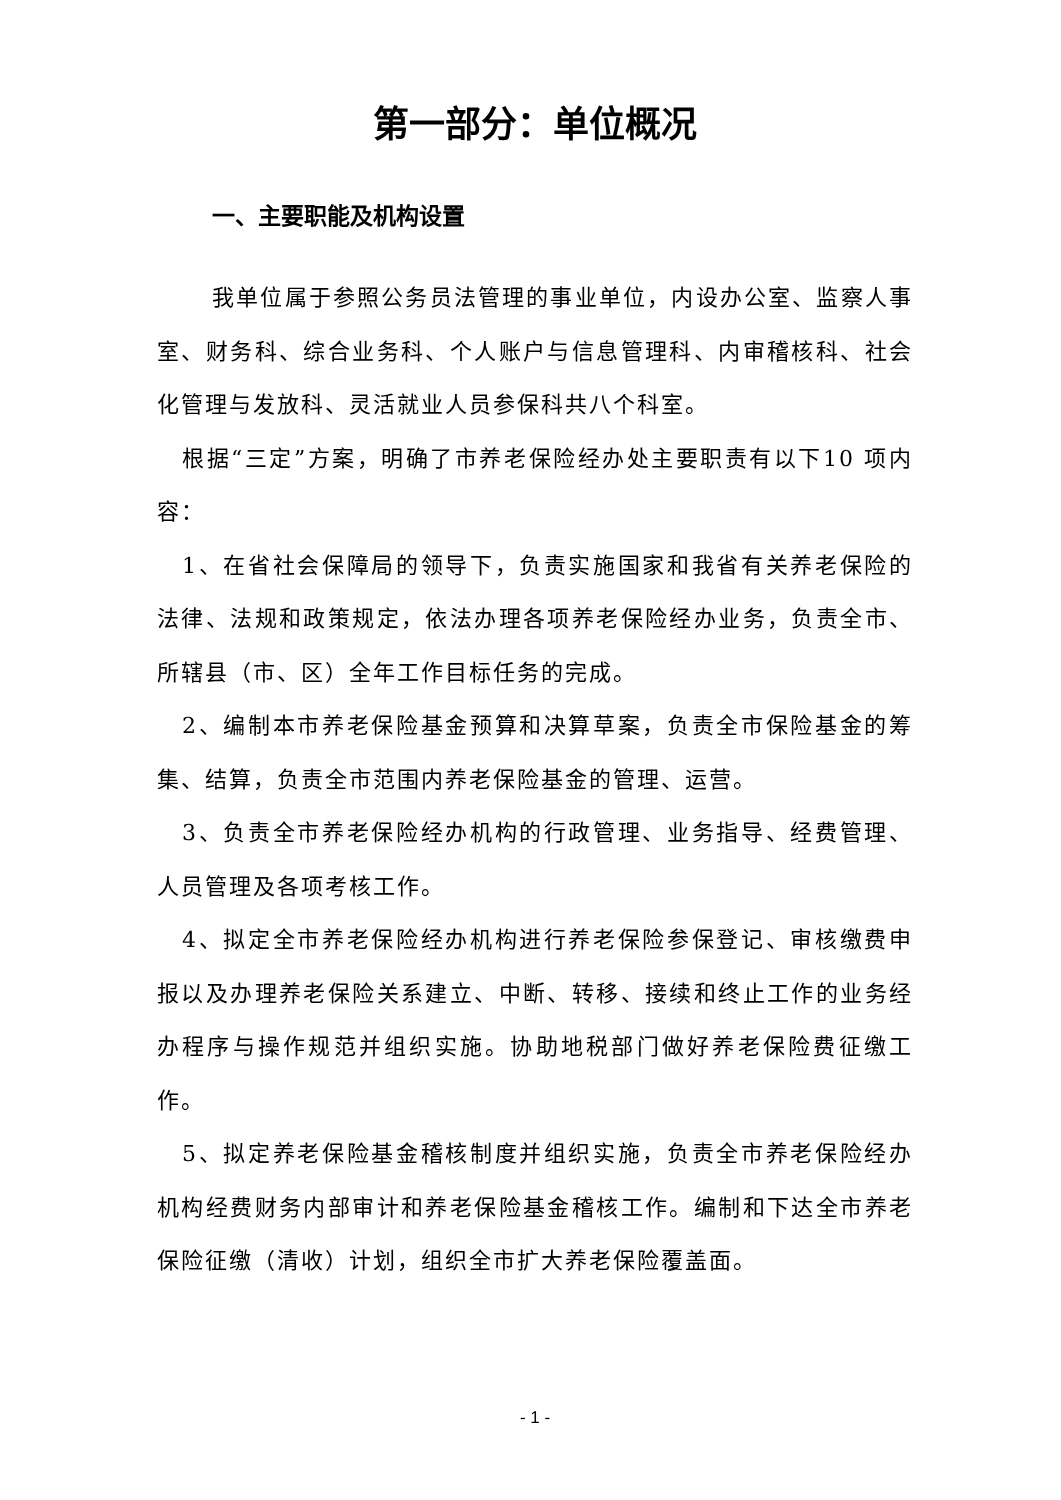第一部分：单位概况
一、主要职能及机构设置
我单位属于参照公务员法管理的事业单位，内设办公室、监察人事室、财务科、综合业务科、个人账户与信息管理科、内审稽核科、社会化管理与发放科、灵活就业人员参保科共八个科室。
根据“三定”方案，明确了市养老保险经办处主要职责有以下10 项内容：
1、在省社会保障局的领导下，负责实施国家和我省有关养老保险的法律、法规和政策规定，依法办理各项养老保险经办业务，负责全市、所辖县（市、区）全年工作目标任务的完成。
2、编制本市养老保险基金预算和决算草案，负责全市保险基金的筹集、结算，负责全市范围内养老保险基金的管理、运营。
3、负责全市养老保险经办机构的行政管理、业务指导、经费管理、人员管理及各项考核工作。
4、拟定全市养老保险经办机构进行养老保险参保登记、审核缴费申报以及办理养老保险关系建立、中断、转移、接续和终止工作的业务经办程序与操作规范并组织实施。协助地税部门做好养老保险费征缴工作。
5、拟定养老保险基金稽核制度并组织实施，负责全市养老保险经办机构经费财务内部审计和养老保险基金稽核工作。编制和下达全市养老保险征缴（清收）计划，组织全市扩大养老保险覆盖面。
- 1 -